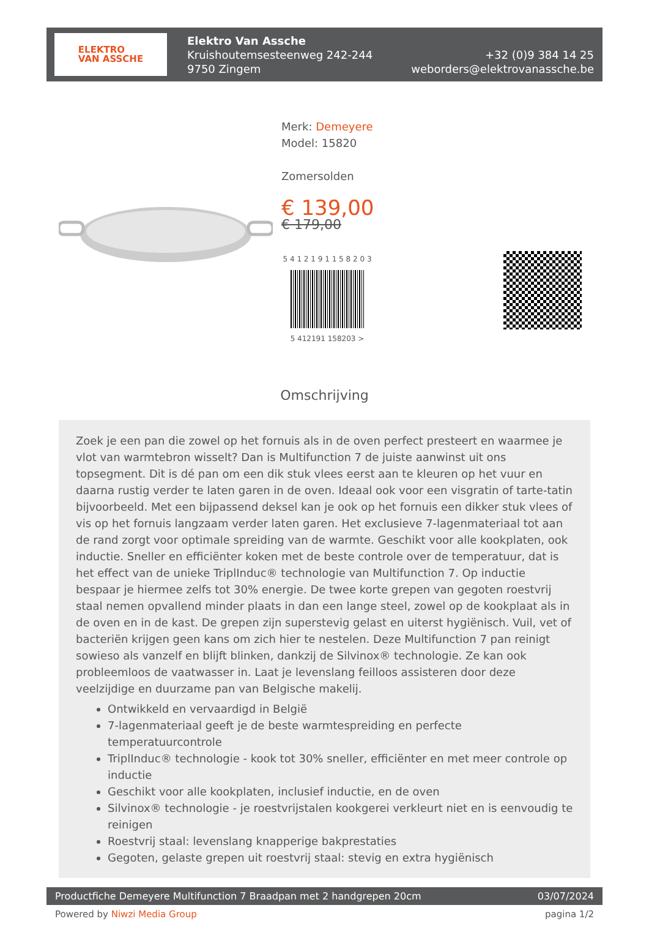ELEKTRO
VAN ASSCHE
Elektro Van Assche
Kruishoutemsesteenweg 242-244
9750 Zingem
+32 (0)9 384 14 25
weborders@elektrovanassche.be
Merk: Demeyere
Model: 15820
Zomersolden
€ 139,00
€ 179,00
5 4 1 2 1 9 1 1 5 8 2 0 3
5 412191 158203 >
Omschrijving
Zoek je een pan die zowel op het fornuis als in de oven perfect presteert en waarmee je vlot van warmtebron wisselt? Dan is Multifunction 7 de juiste aanwinst uit ons topsegment. Dit is dé pan om een dik stuk vlees eerst aan te kleuren op het vuur en daarna rustig verder te laten garen in de oven. Ideaal ook voor een visgratin of tarte-tatin bijvoorbeeld. Met een bijpassend deksel kan je ook op het fornuis een dikker stuk vlees of vis op het fornuis langzaam verder laten garen. Het exclusieve 7-lagenmateriaal tot aan de rand zorgt voor optimale spreiding van de warmte. Geschikt voor alle kookplaten, ook inductie. Sneller en efficiënter koken met de beste controle over de temperatuur, dat is het effect van de unieke TriplInduc® technologie van Multifunction 7. Op inductie bespaar je hiermee zelfs tot 30% energie. De twee korte grepen van gegoten roestvrij staal nemen opvallend minder plaats in dan een lange steel, zowel op de kookplaat als in de oven en in de kast. De grepen zijn superstevig gelast en uiterst hygiënisch. Vuil, vet of bacteriën krijgen geen kans om zich hier te nestelen. Deze Multifunction 7 pan reinigt sowieso als vanzelf en blijft blinken, dankzij de Silvinox® technologie. Ze kan ook probleemloos de vaatwasser in. Laat je levenslang feilloos assisteren door deze veelzijdige en duurzame pan van Belgische makelij.
Ontwikkeld en vervaardigd in België
7-lagenmateriaal geeft je de beste warmtespreiding en perfecte temperatuurcontrole
TriplInduc® technologie - kook tot 30% sneller, efficiënter en met meer controle op inductie
Geschikt voor alle kookplaten, inclusief inductie, en de oven
Silvinox® technologie - je roestvrijstalen kookgerei verkleurt niet en is eenvoudig te reinigen
Roestvrij staal: levenslang knapperige bakprestaties
Gegoten, gelaste grepen uit roestvrij staal: stevig en extra hygiënisch
Productfiche Demeyere Multifunction 7 Braadpan met 2 handgrepen 20cm 03/07/2024
Powered by Niwzi Media Group pagina 1/2